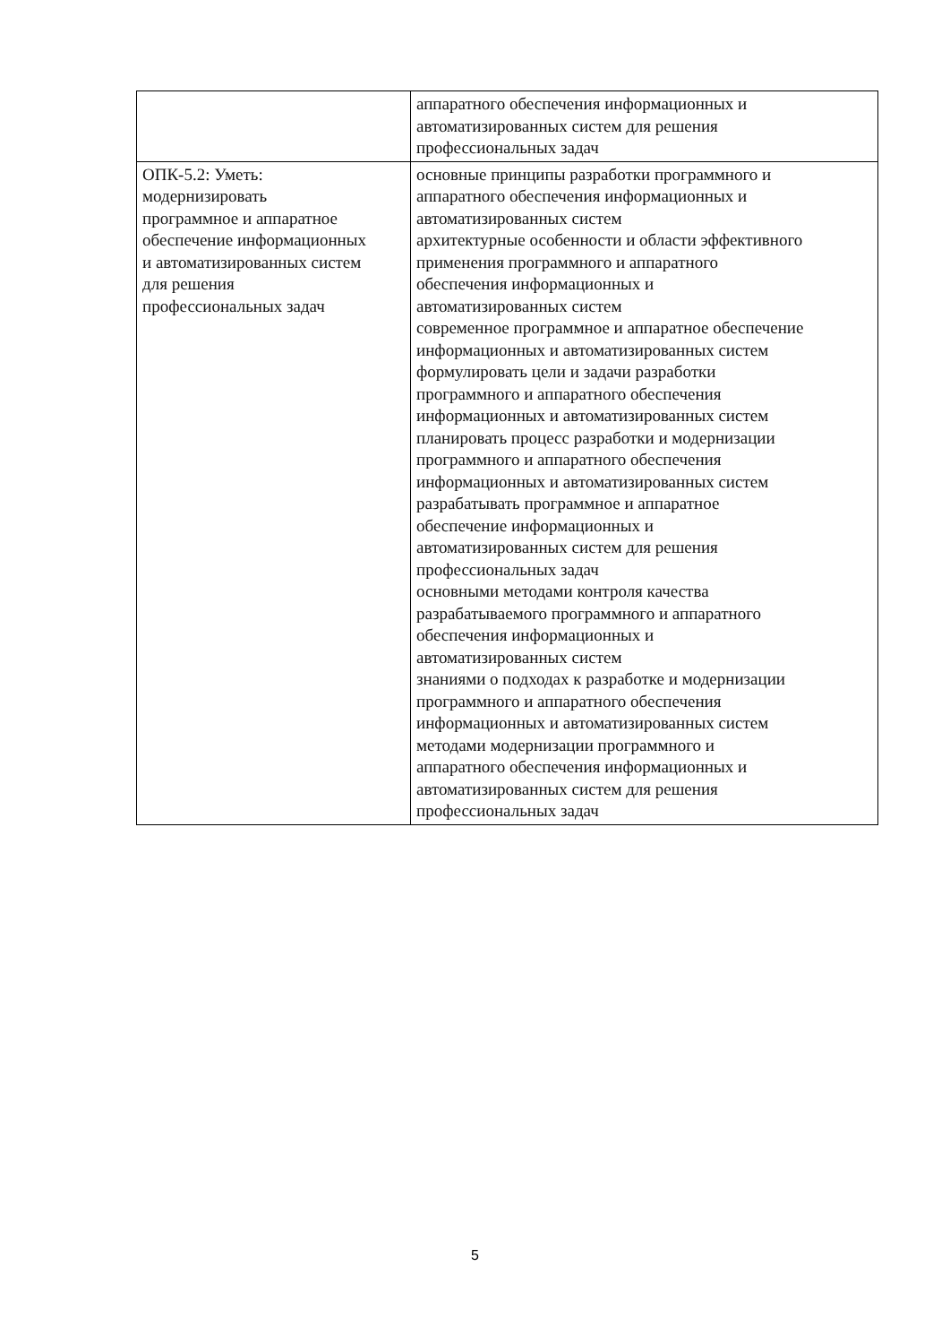| | аппаратного обеспечения информационных и автоматизированных систем для решения профессиональных задач |
| ОПК-5.2: Уметь: модернизировать программное и аппаратное обеспечение информационных и автоматизированных систем для решения профессиональных задач | основные принципы разработки программного и аппаратного обеспечения информационных и автоматизированных систем архитектурные особенности и области эффективного применения программного и аппаратного обеспечения информационных и автоматизированных систем современное программное и аппаратное обеспечение информационных и автоматизированных систем формулировать цели и задачи разработки программного и аппаратного обеспечения информационных и автоматизированных систем планировать процесс разработки и модернизации программного и аппаратного обеспечения информационных и автоматизированных систем разрабатывать программное и аппаратное обеспечение информационных и автоматизированных систем для решения профессиональных задач основными методами контроля качества разрабатываемого программного и аппаратного обеспечения информационных и автоматизированных систем знаниями о подходах к разработке и модернизации программного и аппаратного обеспечения информационных и автоматизированных систем методами модернизации программного и аппаратного обеспечения информационных и автоматизированных систем для решения профессиональных задач |
5